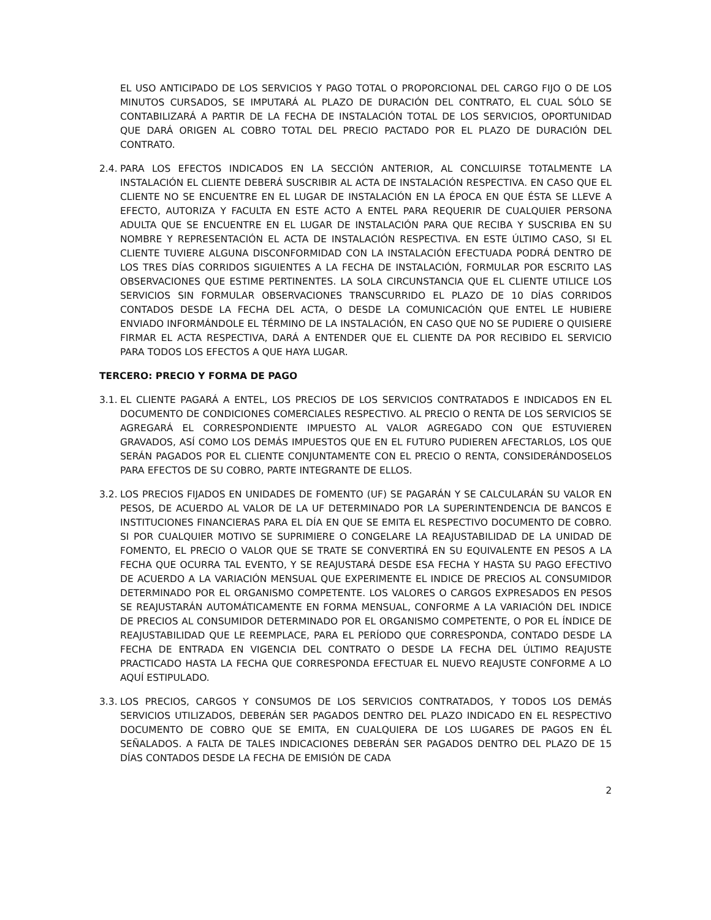EL USO ANTICIPADO DE LOS SERVICIOS Y PAGO TOTAL O PROPORCIONAL DEL CARGO FIJO O DE LOS MINUTOS CURSADOS, SE IMPUTARÁ AL PLAZO DE DURACIÓN DEL CONTRATO, EL CUAL SÓLO SE CONTABILIZARÁ A PARTIR DE LA FECHA DE INSTALACIÓN TOTAL DE LOS SERVICIOS, OPORTUNIDAD QUE DARÁ ORIGEN AL COBRO TOTAL DEL PRECIO PACTADO POR EL PLAZO DE DURACIÓN DEL CONTRATO.
2.4.
PARA LOS EFECTOS INDICADOS EN LA SECCIÓN ANTERIOR, AL CONCLUIRSE TOTALMENTE LA INSTALACIÓN EL CLIENTE DEBERÁ SUSCRIBIR AL ACTA DE INSTALACIÓN RESPECTIVA. EN CASO QUE EL CLIENTE NO SE ENCUENTRE EN EL LUGAR DE INSTALACIÓN EN LA ÉPOCA EN QUE ÉSTA SE LLEVE A EFECTO, AUTORIZA Y FACULTA EN ESTE ACTO A ENTEL PARA REQUERIR DE CUALQUIER PERSONA ADULTA QUE SE ENCUENTRE EN EL LUGAR DE INSTALACIÓN PARA QUE RECIBA Y SUSCRIBA EN SU NOMBRE Y REPRESENTACIÓN EL ACTA DE INSTALACIÓN RESPECTIVA. EN ESTE ÚLTIMO CASO, SI EL CLIENTE TUVIERE ALGUNA DISCONFORMIDAD CON LA INSTALACIÓN EFECTUADA PODRÁ DENTRO DE LOS TRES DÍAS CORRIDOS SIGUIENTES A LA FECHA DE INSTALACIÓN, FORMULAR POR ESCRITO LAS OBSERVACIONES QUE ESTIME PERTINENTES. LA SOLA CIRCUNSTANCIA QUE EL CLIENTE UTILICE LOS SERVICIOS SIN FORMULAR OBSERVACIONES TRANSCURRIDO EL PLAZO DE 10 DÍAS CORRIDOS CONTADOS DESDE LA FECHA DEL ACTA, O DESDE LA COMUNICACIÓN QUE ENTEL LE HUBIERE ENVIADO INFORMÁNDOLE EL TÉRMINO DE LA INSTALACIÓN, EN CASO QUE NO SE PUDIERE O QUISIERE FIRMAR EL ACTA RESPECTIVA, DARÁ A ENTENDER QUE EL CLIENTE DA POR RECIBIDO EL SERVICIO PARA TODOS LOS EFECTOS A QUE HAYA LUGAR.
TERCERO: PRECIO Y FORMA DE PAGO
3.1.
EL CLIENTE PAGARÁ A ENTEL, LOS PRECIOS DE LOS SERVICIOS CONTRATADOS E INDICADOS EN EL DOCUMENTO DE CONDICIONES COMERCIALES RESPECTIVO. AL PRECIO O RENTA DE LOS SERVICIOS SE AGREGARÁ EL CORRESPONDIENTE IMPUESTO AL VALOR AGREGADO CON QUE ESTUVIEREN GRAVADOS, ASÍ COMO LOS DEMÁS IMPUESTOS QUE EN EL FUTURO PUDIEREN AFECTARLOS, LOS QUE SERÁN PAGADOS POR EL CLIENTE CONJUNTAMENTE CON EL PRECIO O RENTA, CONSIDERÁNDOSELOS PARA EFECTOS DE SU COBRO, PARTE INTEGRANTE DE ELLOS.
3.2.
LOS PRECIOS FIJADOS EN UNIDADES DE FOMENTO (UF) SE PAGARÁN Y SE CALCULARÁN SU VALOR EN PESOS, DE ACUERDO AL VALOR DE LA UF DETERMINADO POR LA SUPERINTENDENCIA DE BANCOS E INSTITUCIONES FINANCIERAS PARA EL DÍA EN QUE SE EMITA EL RESPECTIVO DOCUMENTO DE COBRO. SI POR CUALQUIER MOTIVO SE SUPRIMIERE O CONGELARE LA REAJUSTABILIDAD DE LA UNIDAD DE FOMENTO, EL PRECIO O VALOR QUE SE TRATE SE CONVERTIRÁ EN SU EQUIVALENTE EN PESOS A LA FECHA QUE OCURRA TAL EVENTO, Y SE REAJUSTARÁ DESDE ESA FECHA Y HASTA SU PAGO EFECTIVO DE ACUERDO A LA VARIACIÓN MENSUAL QUE EXPERIMENTE EL INDICE DE PRECIOS AL CONSUMIDOR DETERMINADO POR EL ORGANISMO COMPETENTE. LOS VALORES O CARGOS EXPRESADOS EN PESOS SE REAJUSTARÁN AUTOMÁTICAMENTE EN FORMA MENSUAL, CONFORME A LA VARIACIÓN DEL INDICE DE PRECIOS AL CONSUMIDOR DETERMINADO POR EL ORGANISMO COMPETENTE, O POR EL ÍNDICE DE REAJUSTABILIDAD QUE LE REEMPLACE, PARA EL PERÍODO QUE CORRESPONDA, CONTADO DESDE LA FECHA DE ENTRADA EN VIGENCIA DEL CONTRATO O DESDE LA FECHA DEL ÚLTIMO REAJUSTE PRACTICADO HASTA LA FECHA QUE CORRESPONDA EFECTUAR EL NUEVO REAJUSTE CONFORME A LO AQUÍ ESTIPULADO.
3.3.
LOS PRECIOS, CARGOS Y CONSUMOS DE LOS SERVICIOS CONTRATADOS, Y TODOS LOS DEMÁS SERVICIOS UTILIZADOS, DEBERÁN SER PAGADOS DENTRO DEL PLAZO INDICADO EN EL RESPECTIVO DOCUMENTO DE COBRO QUE SE EMITA, EN CUALQUIERA DE LOS LUGARES DE PAGOS EN ÉL SEÑALADOS. A FALTA DE TALES INDICACIONES DEBERÁN SER PAGADOS DENTRO DEL PLAZO DE 15 DÍAS CONTADOS DESDE LA FECHA DE EMISIÓN DE CADA
2